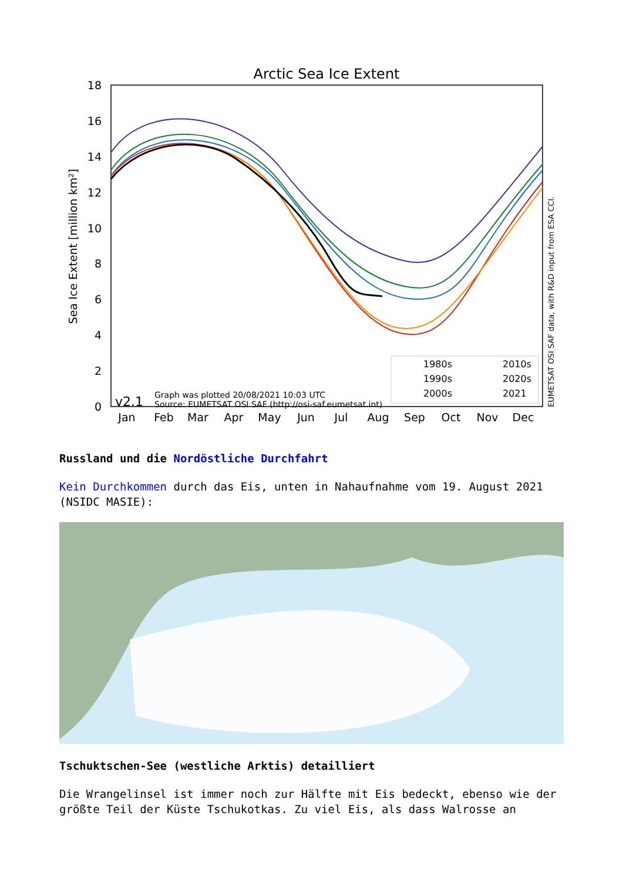Arctic Sea Ice Extent
Sea Ice Extent [million km²]
0
2
4
6
8
10
12
14
16
18
Jan
Feb
Mar
Apr
May
Jun
Jul
Aug
Sep
Oct
Nov
Dec
1980s
1990s
2000s
2010s
2020s
2021
v2.1
Graph was plotted 20/08/2021 10:03 UTC
Source: EUMETSAT OSI SAF (http://osi-saf.eumetsat.int)
EUMETSAT OSI SAF data, with R&D input from ESA CCI.
Russland und die Nordöstliche Durchfahrt
Kein Durchkommen durch das Eis, unten in Nahaufnahme vom 19. August 2021 (NSIDC MASIE):
Tschuktschen-See (westliche Arktis) detailliert
Die Wrangelinsel ist immer noch zur Hälfte mit Eis bedeckt, ebenso wie der größte Teil der Küste Tschukotkas. Zu viel Eis, als dass Walrosse an